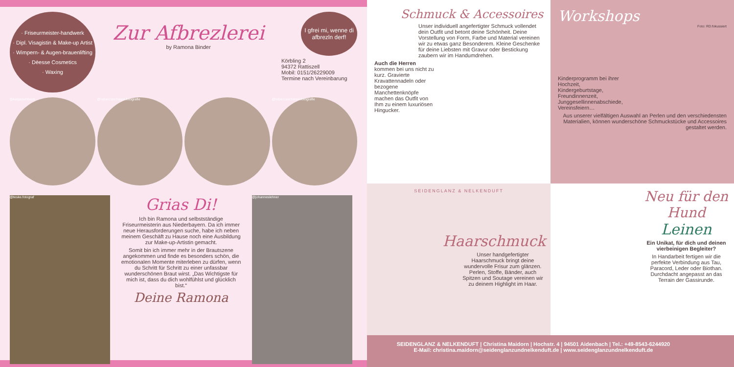· Friseurmeister-handwerk
· Dipl. Visagistin & Make-up Artist
· Wimpern- & Augen-brauenlifting
· Dèesse Cosmetics
· Waxing
Zur Afbrezlerei
by Ramona Binder
I gfrei mi, wenne di afbrezln derf!
Körbling 2
94372 Rattiszell
Mobil: 0151/26229009
Termine nach Vereinbarung
@katjastumbeck @rebeccaschiessl.fotografie @rebeccaschiessl.fotografie
@teske.fotograf
Grias Di!
Ich bin Ramona und selbstständige Friseurmeisterin aus Niederbayern. Da ich immer neue Herausforderungen suche, habe ich neben meinem Geschäft zu Hause noch eine Ausbildung zur Make-up-Artistin gemacht.
Somit bin ich immer mehr in der Brautszene angekommen und finde es besonders schön, die emotionalen Momente miterleben zu dürfen, wenn du Schritt für Schritt zu einer unfassbar wunderschönen Braut wirst. „Das Wichtigste für mich ist, dass du dich wohlfühlst und glücklich bist.“
Deine Ramona
@johanneslehner
Schmuck & Accessoires
Unser individuell angefertigter Schmuck vollendet dein Outfit und betont deine Schönheit. Deine Vorstellung von Form, Farbe und Material vereinen wir zu etwas ganz Besonderem. Kleine Geschenke für deine Liebsten mit Gravur oder Bestickung zaubern wir im Handumdrehen.
Auch die Herren kommen bei uns nicht zu kurz. Gravierte Kravattennadeln oder bezogene Manchettenknöpfe machen das Outfit von Ihm zu einem luxuriösen Hingucker.
Workshops
Foto: RD.fokussiert
Kinderprogramm bei ihrer Hochzeit, Kindergeburtstage, Freundinnenzeit, Junggesellinnenabschiede, Vereinsfeiern…
Aus unserer vielfältigen Auswahl an Perlen und den verschiedensten Materialien, können wunderschöne Schmuckstücke und Accessoires gestaltet werden.
SEIDENGLANZ & NELKENDUFT
Haarschmuck
Unser handgefertigter Haarschmuck bringt deine wundervolle Frisur zum glänzen. Perlen, Stoffe, Bänder, auch Spitzen und Soutage vereinen wir zu deinem Highlight im Haar.
Neu für den Hund
Leinen
Ein Unikat, für dich und deinen vierbeinigen Begleiter?
In Handarbeit fertigen wir die perfekte Verbindung aus Tau, Paracord, Leder oder Biothan. Durchdacht angepasst an das Terrain der Gassirunde.
SEIDENGLANZ & NELKENDUFT | Christina Maidorn | Hochstr. 4 | 94501 Aidenbach | Tel.: +49-8543-6244920
E-Mail: christina.maidorn@seidenglanzundnelkenduft.de | www.seidenglanzundnelkenduft.de